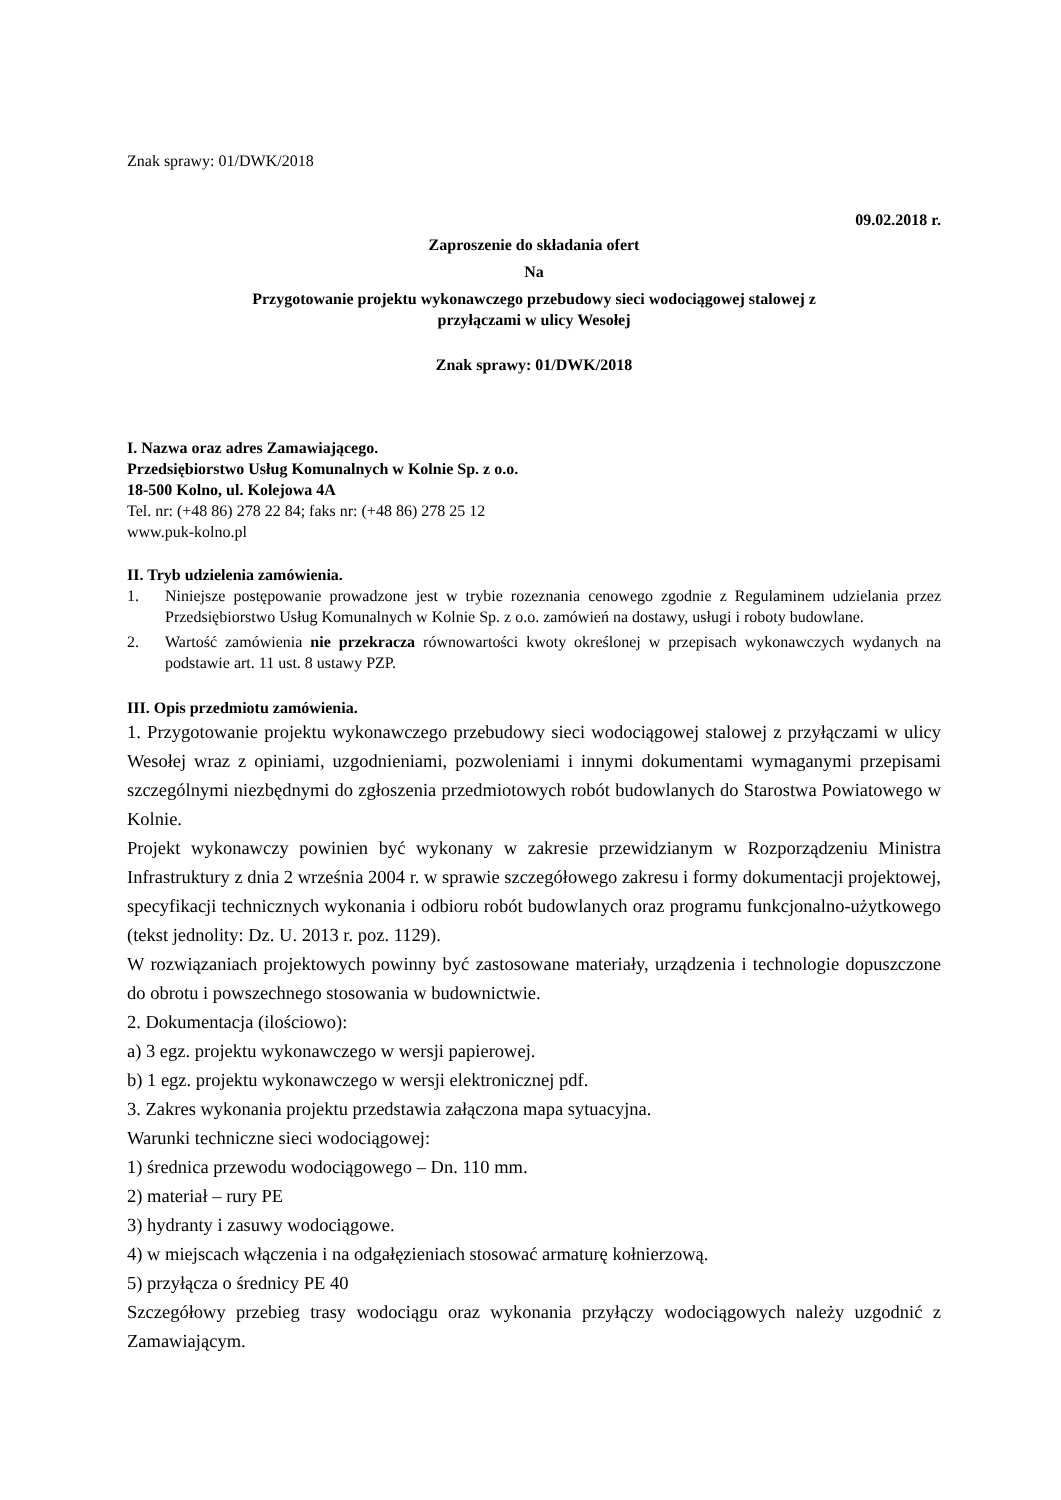Znak sprawy: 01/DWK/2018
09.02.2018 r.
Zaproszenie do składania ofert
Na
Przygotowanie projektu wykonawczego przebudowy sieci wodociągowej stalowej z
przyłączami w ulicy Wesołej
Znak sprawy: 01/DWK/2018
I. Nazwa oraz adres Zamawiającego.
Przedsiębiorstwo Usług Komunalnych w Kolnie Sp. z o.o.
18-500 Kolno, ul. Kolejowa 4A
Tel. nr: (+48 86) 278 22 84; faks nr: (+48 86) 278 25 12
www.puk-kolno.pl
II. Tryb udzielenia zamówienia.
1. Niniejsze postępowanie prowadzone jest w trybie rozeznania cenowego zgodnie z Regulaminem udzielania przez Przedsiębiorstwo Usług Komunalnych w Kolnie Sp. z o.o. zamówień na dostawy, usługi i roboty budowlane.
2. Wartość zamówienia nie przekracza równowartości kwoty określonej w przepisach wykonawczych wydanych na podstawie art. 11 ust. 8 ustawy PZP.
III. Opis przedmiotu zamówienia.
1. Przygotowanie projektu wykonawczego przebudowy sieci wodociągowej stalowej z przyłączami w ulicy Wesołej wraz z opiniami, uzgodnieniami, pozwoleniami i innymi dokumentami wymaganymi przepisami szczególnymi niezbędnymi do zgłoszenia przedmiotowych robót budowlanych do Starostwa Powiatowego w Kolnie.
Projekt wykonawczy powinien być wykonany w zakresie przewidzianym w Rozporządzeniu Ministra Infrastruktury z dnia 2 września 2004 r. w sprawie szczegółowego zakresu i formy dokumentacji projektowej, specyfikacji technicznych wykonania i odbioru robót budowlanych oraz programu funkcjonalno-użytkowego (tekst jednolity: Dz. U. 2013 r. poz. 1129).
W rozwiązaniach projektowych powinny być zastosowane materiały, urządzenia i technologie dopuszczone do obrotu i powszechnego stosowania w budownictwie.
2. Dokumentacja (ilościowo):
a) 3 egz. projektu wykonawczego w wersji papierowej.
b) 1 egz. projektu wykonawczego w wersji elektronicznej pdf.
3. Zakres wykonania projektu przedstawia załączona mapa sytuacyjna.
Warunki techniczne sieci wodociągowej:
1) średnica przewodu wodociągowego – Dn. 110 mm.
2) materiał – rury PE
3) hydranty i zasuwy wodociągowe.
4) w miejscach włączenia i na odgałęzieniach stosować armaturę kołnierzową.
5) przyłącza o średnicy PE 40
Szczegółowy przebieg trasy wodociągu oraz wykonania przyłączy wodociągowych należy uzgodnić z Zamawiającym.